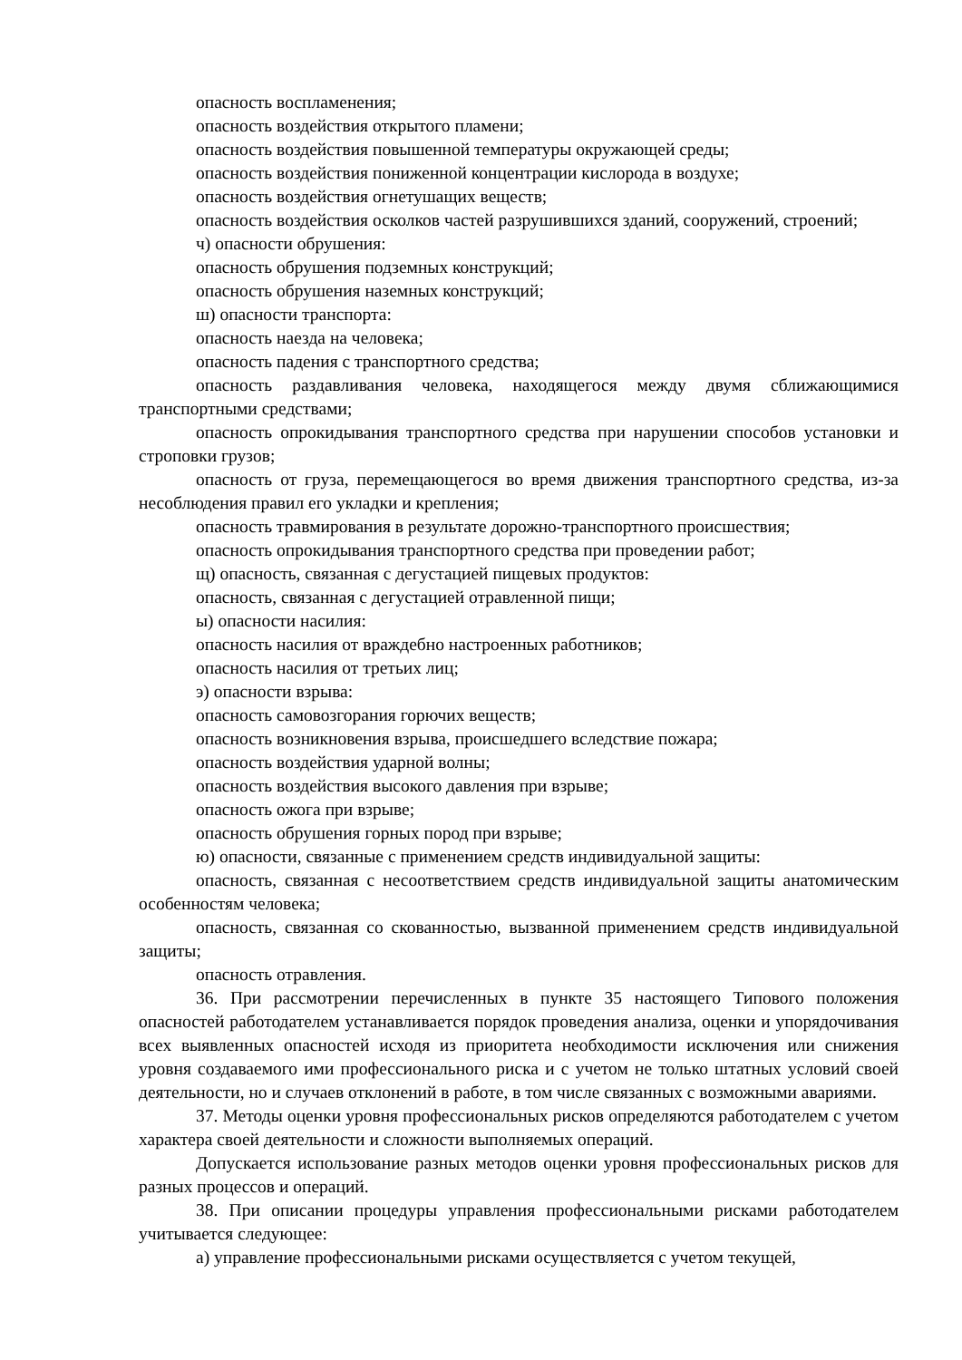опасность воспламенения;
опасность воздействия открытого пламени;
опасность воздействия повышенной температуры окружающей среды;
опасность воздействия пониженной концентрации кислорода в воздухе;
опасность воздействия огнетушащих веществ;
опасность воздействия осколков частей разрушившихся зданий, сооружений, строений;
ч) опасности обрушения:
опасность обрушения подземных конструкций;
опасность обрушения наземных конструкций;
ш) опасности транспорта:
опасность наезда на человека;
опасность падения с транспортного средства;
опасность раздавливания человека, находящегося между двумя сближающимися транспортными средствами;
опасность опрокидывания транспортного средства при нарушении способов установки и строповки грузов;
опасность от груза, перемещающегося во время движения транспортного средства, из-за несоблюдения правил его укладки и крепления;
опасность травмирования в результате дорожно-транспортного происшествия;
опасность опрокидывания транспортного средства при проведении работ;
щ) опасность, связанная с дегустацией пищевых продуктов:
опасность, связанная с дегустацией отравленной пищи;
ы) опасности насилия:
опасность насилия от враждебно настроенных работников;
опасность насилия от третьих лиц;
э) опасности взрыва:
опасность самовозгорания горючих веществ;
опасность возникновения взрыва, происшедшего вследствие пожара;
опасность воздействия ударной волны;
опасность воздействия высокого давления при взрыве;
опасность ожога при взрыве;
опасность обрушения горных пород при взрыве;
ю) опасности, связанные с применением средств индивидуальной защиты:
опасность, связанная с несоответствием средств индивидуальной защиты анатомическим особенностям человека;
опасность, связанная со скованностью, вызванной применением средств индивидуальной защиты;
опасность отравления.
36. При рассмотрении перечисленных в пункте 35 настоящего Типового положения опасностей работодателем устанавливается порядок проведения анализа, оценки и упорядочивания всех выявленных опасностей исходя из приоритета необходимости исключения или снижения уровня создаваемого ими профессионального риска и с учетом не только штатных условий своей деятельности, но и случаев отклонений в работе, в том числе связанных с возможными авариями.
37. Методы оценки уровня профессиональных рисков определяются работодателем с учетом характера своей деятельности и сложности выполняемых операций.
Допускается использование разных методов оценки уровня профессиональных рисков для разных процессов и операций.
38. При описании процедуры управления профессиональными рисками работодателем учитывается следующее:
а) управление профессиональными рисками осуществляется с учетом текущей,